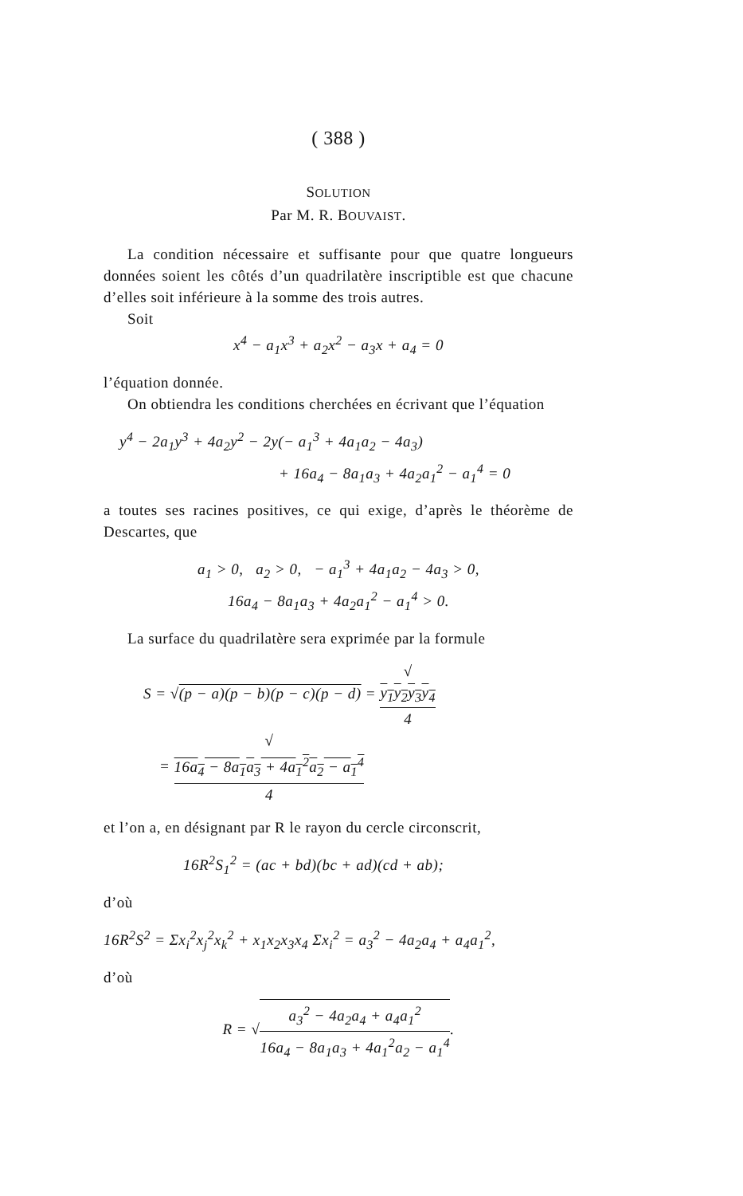( 388 )
SOLUTION
Par M. R. BOUVAIST.
La condition nécessaire et suffisante pour que quatre longueurs données soient les côtés d’un quadrilatère inscriptible est que chacune d’elles soit inférieure à la somme des trois autres.
Soit
x<sup>4</sup> − a<sub>1</sub>x<sup>3</sup> + a<sub>2</sub>x<sup>2</sup> − a<sub>3</sub>x + a<sub>4</sub> = 0
l’équation donnée.
On obtiendra les conditions cherchées en écrivant que l’équation
y<sup>4</sup> − 2a<sub>1</sub>y<sup>3</sup> + 4a<sub>2</sub>y<sup>2</sup> − 2y(− a<sub>1</sub><sup>3</sup> + 4a<sub>1</sub>a<sub>2</sub> − 4a<sub>3</sub>)
+ 16a<sub>4</sub> − 8a<sub>1</sub>a<sub>3</sub> + 4a<sub>2</sub>a<sub>1</sub><sup>2</sup> − a<sub>1</sub><sup>4</sup> = 0
a toutes ses racines positives, ce qui exige, d’après le théorème de Descartes, que
a<sub>1</sub> > 0, a<sub>2</sub> > 0, − a<sub>1</sub><sup>3</sup> + 4a<sub>1</sub>a<sub>2</sub> − 4a<sub>3</sub> > 0,
16a<sub>4</sub> − 8a<sub>1</sub>a<sub>3</sub> + 4a<sub>2</sub>a<sub>1</sub><sup>2</sup> − a<sub>1</sub><sup>4</sup> > 0.
La surface du quadrilatère sera exprimée par la formule
S = √(p − a)(p − b)(p − c)(p − d) = √
y<sub>1</sub>y<sub>2</sub>y<sub>3</sub>y<sub>4</sub> 4
= √
16a<sub>4</sub> − 8a<sub>1</sub>a<sub>3</sub> + 4a<sub>1</sub><sup>2</sup>a<sub>2</sub> − a<sub>1</sub><sup>4</sup> 4
et l’on a, en désignant par R le rayon du cercle circonscrit,
16R<sup>2</sup>S<sub>1</sub><sup>2</sup> = (ac + bd)(bc + ad)(cd + ab);
d’où
16R<sup>2</sup>S<sup>2</sup> = Σx<sub>i</sub><sup>2</sup>x<sub>j</sub><sup>2</sup>x<sub>k</sub><sup>2</sup> + x<sub>1</sub>x<sub>2</sub>x<sub>3</sub>x<sub>4</sub> Σx<sub>i</sub><sup>2</sup> = a<sub>3</sub><sup>2</sup> − 4a<sub>2</sub>a<sub>4</sub> + a<sub>4</sub>a<sub>1</sub><sup>2</sup>,
d’où
R = √a<sub>3</sub><sup>2</sup> − 4a<sub>2</sub>a<sub>4</sub> + a<sub>4</sub>a<sub>1</sub><sup>2</sup> 16a<sub>4</sub> − 8a<sub>1</sub>a<sub>3</sub> + 4a<sub>1</sub><sup>2</sup>a<sub>2</sub> − a<sub>1</sub><sup>4</sup>.